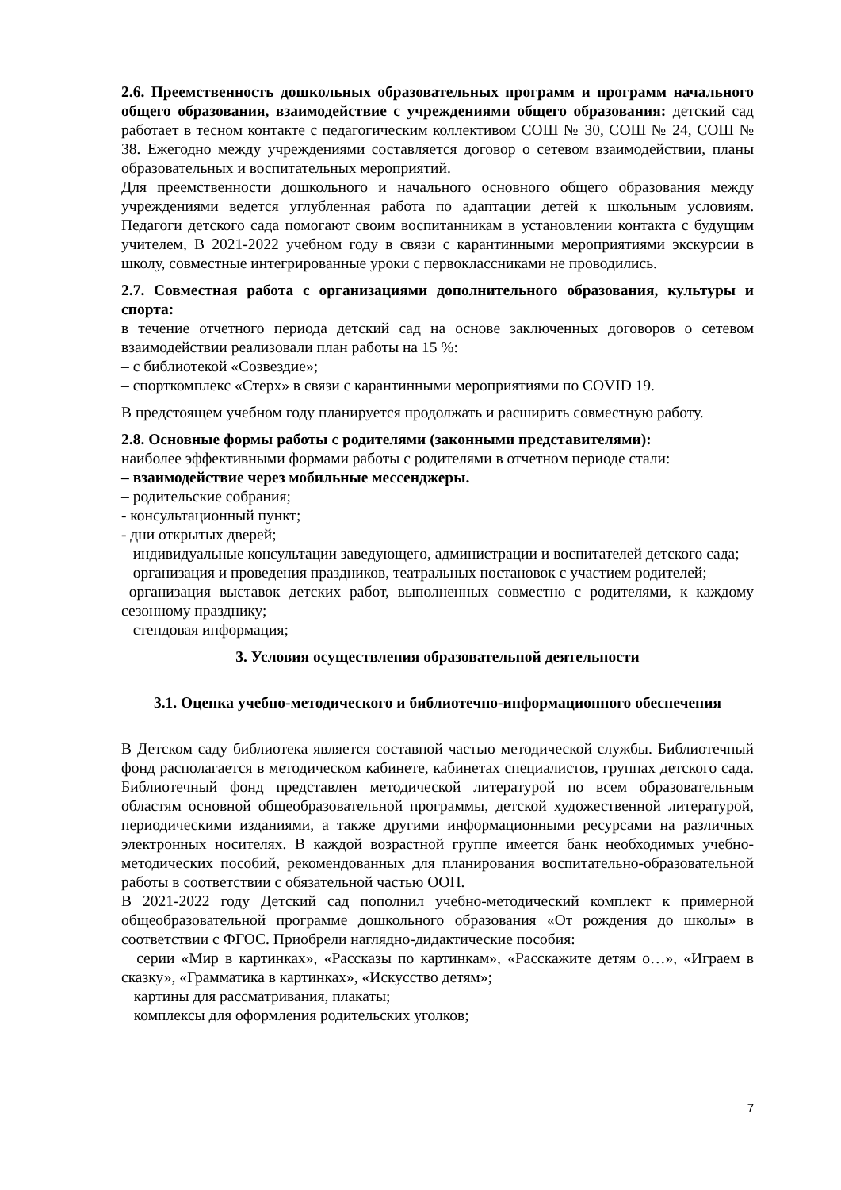2.6. Преемственность дошкольных образовательных программ и программ начального общего образования, взаимодействие с учреждениями общего образования: детский сад работает в тесном контакте с педагогическим коллективом СОШ № 30, СОШ № 24, СОШ № 38. Ежегодно между учреждениями составляется договор о сетевом взаимодействии, планы образовательных и воспитательных мероприятий.
Для преемственности дошкольного и начального основного общего образования между учреждениями ведется углубленная работа по адаптации детей к школьным условиям. Педагоги детского сада помогают своим воспитанникам в установлении контакта с будущим учителем, В 2021-2022 учебном году в связи с карантинными мероприятиями экскурсии в школу, совместные интегрированные уроки с первоклассниками не проводились.
2.7. Совместная работа с организациями дополнительного образования, культуры и спорта:
в течение отчетного периода детский сад на основе заключенных договоров о сетевом взаимодействии реализовали план работы на 15 %:
– с библиотекой «Созвездие»;
– спорткомплекс «Стерх» в связи с карантинными мероприятиями по COVID 19.
В предстоящем учебном году планируется продолжать и расширить совместную работу.
2.8. Основные формы работы с родителями (законными представителями):
наиболее эффективными формами работы с родителями в отчетном периоде стали:
– взаимодействие через мобильные мессенджеры.
– родительские собрания;
- консультационный пункт;
- дни открытых дверей;
– индивидуальные консультации заведующего, администрации и воспитателей детского сада;
– организация и проведения праздников, театральных постановок с участием родителей;
–организация выставок детских работ, выполненных совместно с родителями, к каждому сезонному празднику;
– стендовая информация;
3. Условия осуществления образовательной деятельности
3.1. Оценка учебно-методического и библиотечно-информационного обеспечения
В Детском саду библиотека является составной частью методической службы. Библиотечный фонд располагается в методическом кабинете, кабинетах специалистов, группах детского сада. Библиотечный фонд представлен методической литературой по всем образовательным областям основной общеобразовательной программы, детской художественной литературой, периодическими изданиями, а также другими информационными ресурсами на различных электронных носителях. В каждой возрастной группе имеется банк необходимых учебно-методических пособий, рекомендованных для планирования воспитательно-образовательной работы в соответствии с обязательной частью ООП.
В 2021-2022 году Детский сад пополнил учебно-методический комплект к примерной общеобразовательной программе дошкольного образования «От рождения до школы» в соответствии с ФГОС. Приобрели наглядно-дидактические пособия:
− серии «Мир в картинках», «Рассказы по картинкам», «Расскажите детям о…», «Играем в сказку», «Грамматика в картинках», «Искусство детям»;
− картины для рассматривания, плакаты;
− комплексы для оформления родительских уголков;
7